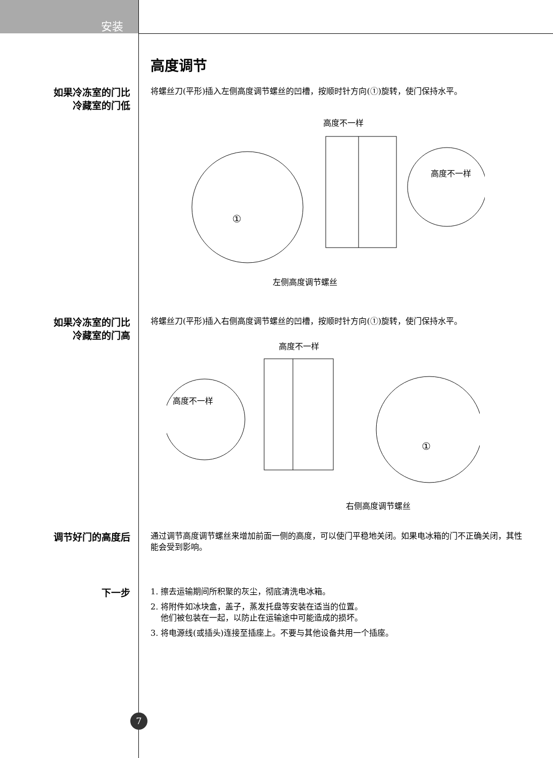安装
高度调节
如果冷冻室的门比
冷藏室的门低
将螺丝刀(平形)插入左侧高度调节螺丝的凹槽，按顺时针方向(①)旋转，使门保持水平。
①
高度不一样
高度不一样
左侧高度调节螺丝
如果冷冻室的门比
冷藏室的门高
将螺丝刀(平形)插入右侧高度调节螺丝的凹槽，按顺时针方向(①)旋转，使门保持水平。
①
高度不一样
高度不一样
右侧高度调节螺丝
调节好门的高度后
通过调节高度调节螺丝来增加前面一侧的高度，可以使门平稳地关闭。如果电冰箱的门不正确关闭，其性能会受到影响。
下一步
1. 擦去运输期间所积聚的灰尘，彻底清洗电冰箱。
2. 将附件如冰块盒，盖子，蒸发托盘等安装在适当的位置。
他们被包装在一起，以防止在运输途中可能造成的损坏。
3. 将电源线(或插头)连接至插座上。不要与其他设备共用一个插座。
7